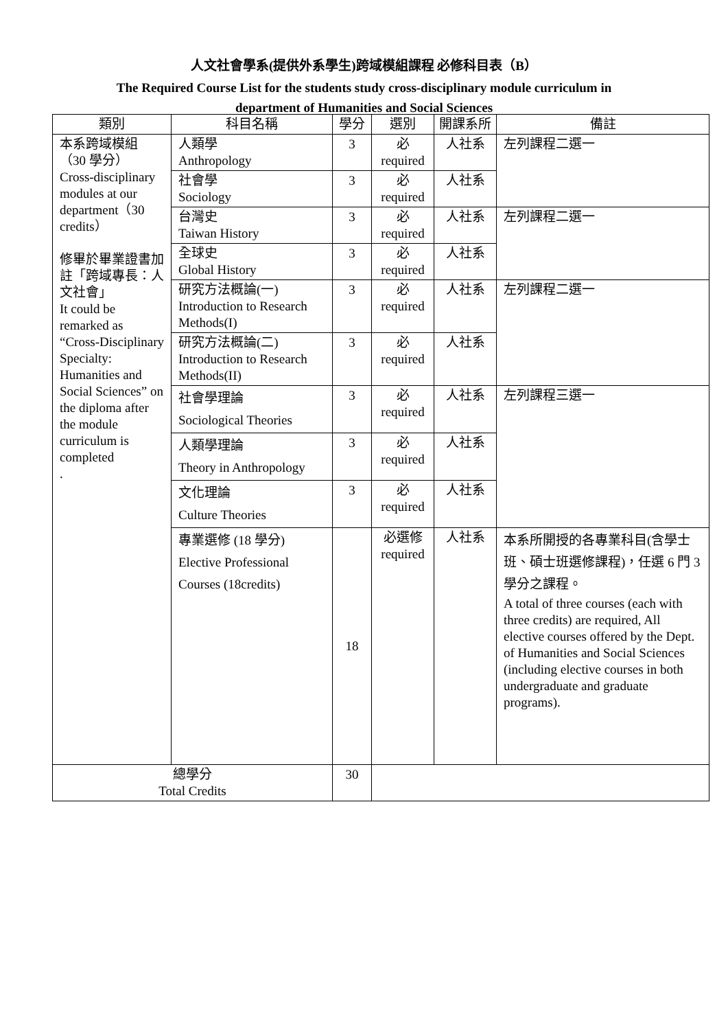人文社會學系(提供外系學生)跨域模組課程 必修科目表（B）
The Required Course List for the students study cross-disciplinary module curriculum in
department of Humanities and Social Sciences
| 類別 | 科目名稱 | 學分 | 選別 | 開課系所 | 備註 |
| --- | --- | --- | --- | --- | --- |
| 本系跨域模組 （30 學分） Cross-disciplinary modules at our department（30 credits） 修畢於畢業證書加註「跨域專長：人文社會」 It could be remarked as “Cross-Disciplinary Specialty: Humanities and Social Sciences” on the diploma after the module curriculum is completed . | 人類學 Anthropology | 3 | 必 required | 人社系 | 左列課程二選一 |
| | 社會學 Sociology | 3 | 必 required | 人社系 | |
| | 台灣史 Taiwan History | 3 | 必 required | 人社系 | 左列課程二選一 |
| | 全球史 Global History | 3 | 必 required | 人社系 | |
| | 研究方法概論(一) Introduction to Research Methods(I) | 3 | 必 required | 人社系 | 左列課程二選一 |
| | 研究方法概論(二) Introduction to Research Methods(II) | 3 | 必 required | 人社系 | |
| | 社會學理論 Sociological Theories | 3 | 必 required | 人社系 | 左列課程三選一 |
| | 人類學理論 Theory in Anthropology | 3 | 必 required | 人社系 | |
| | 文化理論 Culture Theories | 3 | 必 required | 人社系 | |
| | 專業選修 (18 學分) Elective Professional Courses (18credits) | 18 | 必選修 required | 人社系 | 本系所開授的各專業科目(含學士班、碩士班選修課程)，任選 6 門 3 學分之課程。 A total of three courses (each with three credits) are required, All elective courses offered by the Dept. of Humanities and Social Sciences (including elective courses in both undergraduate and graduate programs). |
| 總學分 Total Credits | | 30 | | | |